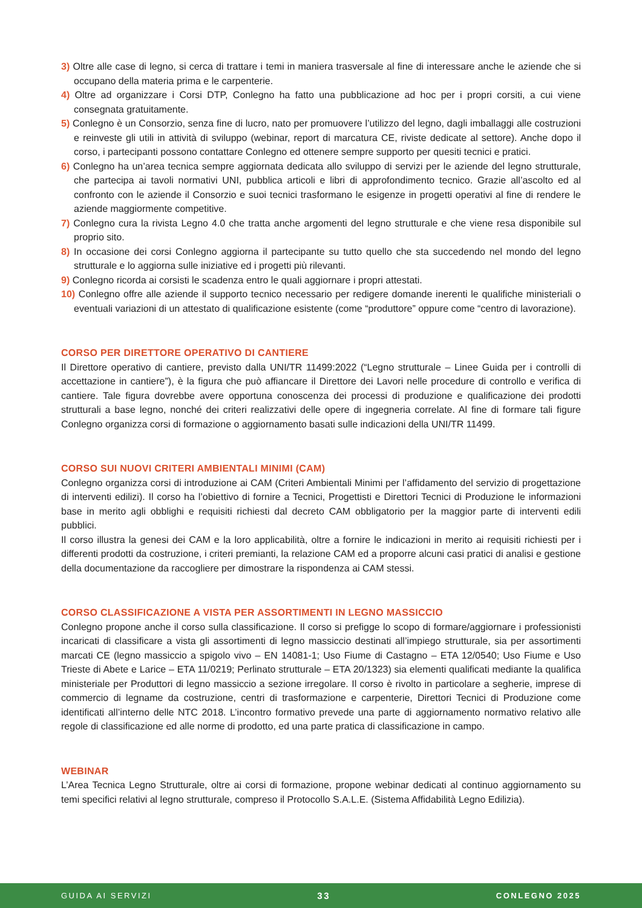3) Oltre alle case di legno, si cerca di trattare i temi in maniera trasversale al fine di interessare anche le aziende che si occupano della materia prima e le carpenterie.
4) Oltre ad organizzare i Corsi DTP, Conlegno ha fatto una pubblicazione ad hoc per i propri corsiti, a cui viene consegnata gratuitamente.
5) Conlegno è un Consorzio, senza fine di lucro, nato per promuovere l’utilizzo del legno, dagli imballaggi alle costruzioni e reinveste gli utili in attività di sviluppo (webinar, report di marcatura CE, riviste dedicate al settore). Anche dopo il corso, i partecipanti possono contattare Conlegno ed ottenere sempre supporto per quesiti tecnici e pratici.
6) Conlegno ha un’area tecnica sempre aggiornata dedicata allo sviluppo di servizi per le aziende del legno strutturale, che partecipa ai tavoli normativi UNI, pubblica articoli e libri di approfondimento tecnico. Grazie all’ascolto ed al confronto con le aziende il Consorzio e suoi tecnici trasformano le esigenze in progetti operativi al fine di rendere le aziende maggiormente competitive.
7) Conlegno cura la rivista Legno 4.0 che tratta anche argomenti del legno strutturale e che viene resa disponibile sul proprio sito.
8) In occasione dei corsi Conlegno aggiorna il partecipante su tutto quello che sta succedendo nel mondo del legno strutturale e lo aggiorna sulle iniziative ed i progetti più rilevanti.
9) Conlegno ricorda ai corsisti le scadenza entro le quali aggiornare i propri attestati.
10) Conlegno offre alle aziende il supporto tecnico necessario per redigere domande inerenti le qualifiche ministeriali o eventuali variazioni di un attestato di qualificazione esistente (come “produttore” oppure come “centro di lavorazione).
CORSO PER DIRETTORE OPERATIVO DI CANTIERE
Il Direttore operativo di cantiere, previsto dalla UNI/TR 11499:2022 (“Legno strutturale – Linee Guida per i controlli di accettazione in cantiere”), è la figura che può affiancare il Direttore dei Lavori nelle procedure di controllo e verifica di cantiere. Tale figura dovrebbe avere opportuna conoscenza dei processi di produzione e qualificazione dei prodotti strutturali a base legno, nonché dei criteri realizzativi delle opere di ingegneria correlate. Al fine di formare tali figure Conlegno organizza corsi di formazione o aggiornamento basati sulle indicazioni della UNI/TR 11499.
CORSO SUI NUOVI CRITERI AMBIENTALI MINIMI (CAM)
Conlegno organizza corsi di introduzione ai CAM (Criteri Ambientali Minimi per l’affidamento del servizio di progettazione di interventi edilizi). Il corso ha l’obiettivo di fornire a Tecnici, Progettisti e Direttori Tecnici di Produzione le informazioni base in merito agli obblighi e requisiti richiesti dal decreto CAM obbligatorio per la maggior parte di interventi edili pubblici.
Il corso illustra la genesi dei CAM e la loro applicabilità, oltre a fornire le indicazioni in merito ai requisiti richiesti per i differenti prodotti da costruzione, i criteri premianti, la relazione CAM ed a proporre alcuni casi pratici di analisi e gestione della documentazione da raccogliere per dimostrare la rispondenza ai CAM stessi.
CORSO CLASSIFICAZIONE A VISTA PER ASSORTIMENTI IN LEGNO MASSICCIO
Conlegno propone anche il corso sulla classificazione. Il corso si prefigge lo scopo di formare/aggiornare i professionisti incaricati di classificare a vista gli assortimenti di legno massiccio destinati all’impiego strutturale, sia per assortimenti marcati CE (legno massiccio a spigolo vivo – EN 14081-1; Uso Fiume di Castagno – ETA 12/0540; Uso Fiume e Uso Trieste di Abete e Larice – ETA 11/0219; Perlinato strutturale – ETA 20/1323) sia elementi qualificati mediante la qualifica ministeriale per Produttori di legno massiccio a sezione irregolare. Il corso è rivolto in particolare a segherie, imprese di commercio di legname da costruzione, centri di trasformazione e carpenterie, Direttori Tecnici di Produzione come identificati all’interno delle NTC 2018. L’incontro formativo prevede una parte di aggiornamento normativo relativo alle regole di classificazione ed alle norme di prodotto, ed una parte pratica di classificazione in campo.
WEBINAR
L’Area Tecnica Legno Strutturale, oltre ai corsi di formazione, propone webinar dedicati al continuo aggiornamento su temi specifici relativi al legno strutturale, compreso il Protocollo S.A.L.E. (Sistema Affidabilità Legno Edilizia).
GUIDA AI SERVIZI 33 CONLEGNO 2025